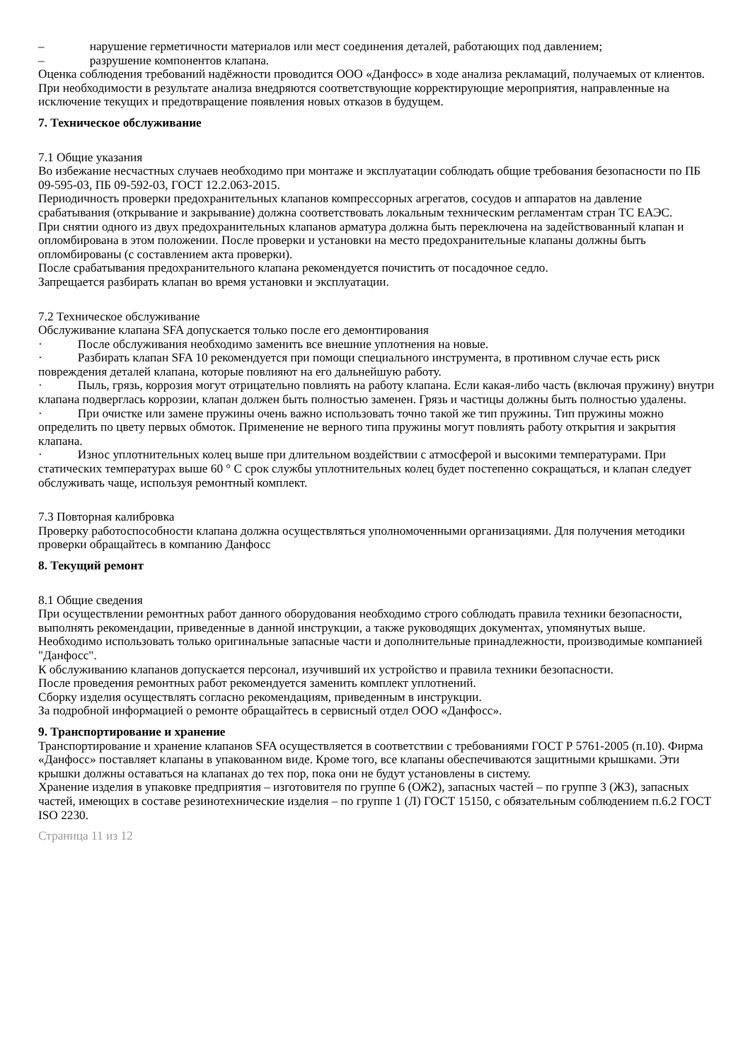– нарушение герметичности материалов или мест соединения деталей, работающих под давлением;
– разрушение компонентов клапана.
Оценка соблюдения требований надёжности проводится ООО «Данфосс» в ходе анализа рекламаций, получаемых от клиентов.
При необходимости в результате анализа внедряются соответствующие корректирующие мероприятия, направленные на исключение текущих и предотвращение появления новых отказов в будущем.
7. Техническое обслуживание
7.1 Общие указания
Во избежание несчастных случаев необходимо при монтаже и эксплуатации соблюдать общие требования безопасности по ПБ 09-595-03, ПБ 09-592-03, ГОСТ 12.2.063-2015.
Периодичность проверки предохранительных клапанов компрессорных агрегатов, сосудов и аппаратов на давление срабатывания (открывание и закрывание) должна соответствовать локальным техническим регламентам стран ТС ЕАЭС.
При снятии одного из двух предохранительных клапанов арматура должна быть переключена на задействованный клапан и опломбирована в этом положении. После проверки и установки на место предохранительные клапаны должны быть опломбированы (с составлением акта проверки).
После срабатывания предохранительного клапана рекомендуется почистить от посадочное седло.
Запрещается разбирать клапан во время установки и эксплуатации.
7.2 Техническое обслуживание
Обслуживание клапана SFA допускается только после его демонтирования
· После обслуживания необходимо заменить все внешние уплотнения на новые.
· Разбирать клапан SFA 10 рекомендуется при помощи специального инструмента, в противном случае есть риск повреждения деталей клапана, которые повлияют на его дальнейшую работу.
· Пыль, грязь, коррозия могут отрицательно повлиять на работу клапана. Если какая-либо часть (включая пружину) внутри клапана подверглась коррозии, клапан должен быть полностью заменен. Грязь и частицы должны быть полностью удалены.
· При очистке или замене пружины очень важно использовать точно такой же тип пружины. Тип пружины можно определить по цвету первых обмоток. Применение не верного типа пружины могут повлиять работу открытия и закрытия клапана.
· Износ уплотнительных колец выше при длительном воздействии с атмосферой и высокими температурами. При статических температурах выше 60 ° C срок службы уплотнительных колец будет постепенно сокращаться, и клапан следует обслуживать чаще, используя ремонтный комплект.
7.3 Повторная калибровка
Проверку работоспособности клапана должна осуществляться уполномоченными организациями. Для получения методики проверки обращайтесь в компанию Данфосс
8. Текущий ремонт
8.1 Общие сведения
При осуществлении ремонтных работ данного оборудования необходимо строго соблюдать правила техники безопасности, выполнять рекомендации, приведенные в данной инструкции, а также руководящих документах, упомянутых выше.
Необходимо использовать только оригинальные запасные части и дополнительные принадлежности, производимые компанией "Данфосс".
К обслуживанию клапанов допускается персонал, изучивший их устройство и правила техники безопасности.
После проведения ремонтных работ рекомендуется заменить комплект уплотнений.
Сборку изделия осуществлять согласно рекомендациям, приведенным в инструкции.
За подробной информацией о ремонте обращайтесь в сервисный отдел ООО «Данфосс».
9. Транспортирование и хранение
Транспортирование и хранение клапанов SFA осуществляется в соответствии с требованиями ГОСТ Р 5761-2005 (п.10). Фирма «Данфосс» поставляет клапаны в упакованном виде. Кроме того, все клапаны обеспечиваются защитными крышками. Эти крышки должны оставаться на клапанах до тех пор, пока они не будут установлены в систему.
Хранение изделия в упаковке предприятия – изготовителя по группе 6 (ОЖ2), запасных частей – по группе 3 (Ж3), запасных частей, имеющих в составе резинотехнические изделия – по группе 1 (Л) ГОСТ 15150, с обязательным соблюдением п.6.2 ГОСТ ISO 2230.
Страница 11 из 12